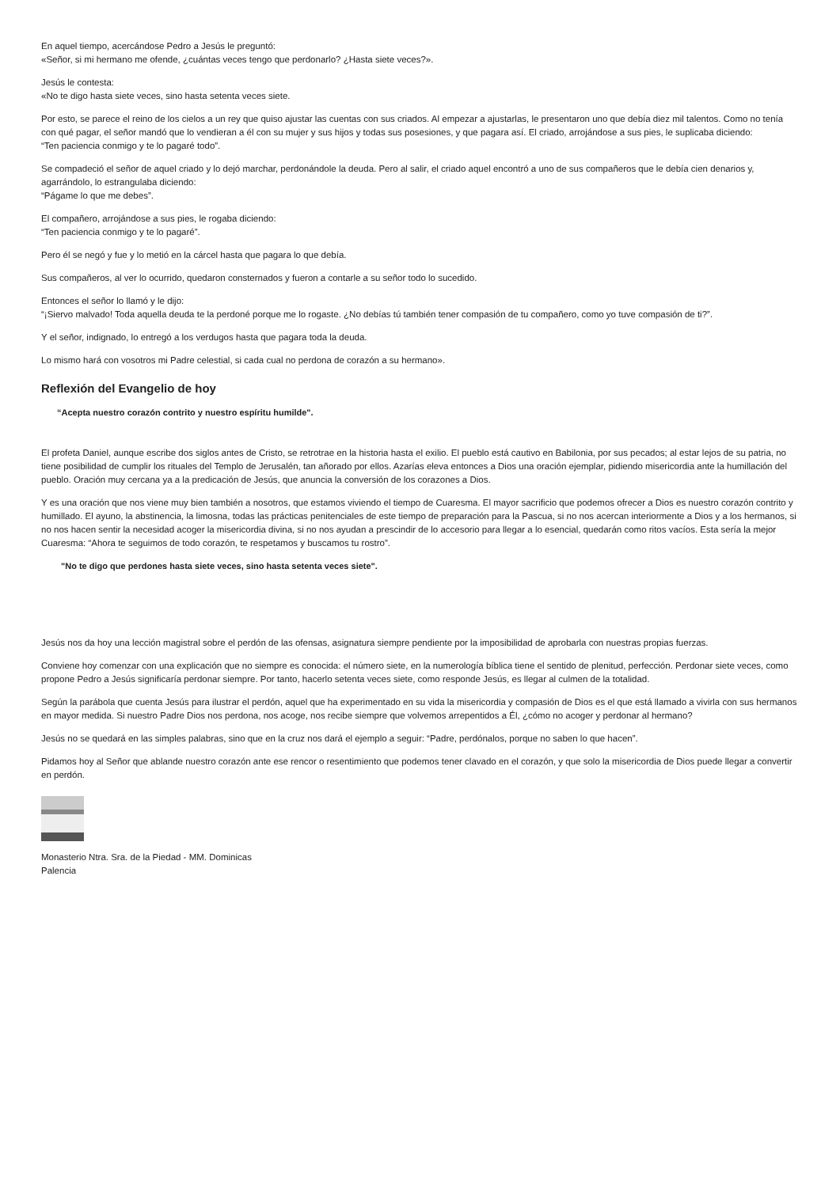En aquel tiempo, acercándose Pedro a Jesús le preguntó:
«Señor, si mi hermano me ofende, ¿cuántas veces tengo que perdonarlo? ¿Hasta siete veces?».
Jesús le contesta:
«No te digo hasta siete veces, sino hasta setenta veces siete.
Por esto, se parece el reino de los cielos a un rey que quiso ajustar las cuentas con sus criados. Al empezar a ajustarlas, le presentaron uno que debía diez mil talentos. Como no tenía con qué pagar, el señor mandó que lo vendieran a él con su mujer y sus hijos y todas sus posesiones, y que pagara así. El criado, arrojándose a sus pies, le suplicaba diciendo:
“Ten paciencia conmigo y te lo pagaré todo”.
Se compadeció el señor de aquel criado y lo dejó marchar, perdonándole la deuda. Pero al salir, el criado aquel encontró a uno de sus compañeros que le debía cien denarios y, agarrándolo, lo estrangulaba diciendo:
“Págame lo que me debes”.
El compañero, arrojándose a sus pies, le rogaba diciendo:
“Ten paciencia conmigo y te lo pagaré”.
Pero él se negó y fue y lo metió en la cárcel hasta que pagara lo que debía.
Sus compañeros, al ver lo ocurrido, quedaron consternados y fueron a contarle a su señor todo lo sucedido.
Entonces el señor lo llamó y le dijo:
“¡Siervo malvado! Toda aquella deuda te la perdoné porque me lo rogaste. ¿No debías tú también tener compasión de tu compañero, como yo tuve compasión de ti?”.
Y el señor, indignado, lo entregó a los verdugos hasta que pagara toda la deuda.
Lo mismo hará con vosotros mi Padre celestial, si cada cual no perdona de corazón a su hermano».
Reflexión del Evangelio de hoy
“Acepta nuestro corazón contrito y nuestro espíritu humilde".
El profeta Daniel, aunque escribe dos siglos antes de Cristo, se retrotrae en la historia hasta el exilio. El pueblo está cautivo en Babilonia, por sus pecados; al estar lejos de su patria, no tiene posibilidad de cumplir los rituales del Templo de Jerusalén, tan añorado por ellos. Azarías eleva entonces a Dios una oración ejemplar, pidiendo misericordia ante la humillación del pueblo. Oración muy cercana ya a la predicación de Jesús, que anuncia la conversión de los corazones a Dios.
Y es una oración que nos viene muy bien también a nosotros, que estamos viviendo el tiempo de Cuaresma. El mayor sacrificio que podemos ofrecer a Dios es nuestro corazón contrito y humillado. El ayuno, la abstinencia, la limosna, todas las prácticas penitenciales de este tiempo de preparación para la Pascua, si no nos acercan interiormente a Dios y a los hermanos, si no nos hacen sentir la necesidad acoger la misericordia divina, si no nos ayudan a prescindir de lo accesorio para llegar a lo esencial, quedarán como ritos vacíos. Esta sería la mejor Cuaresma: “Ahora te seguimos de todo corazón, te respetamos y buscamos tu rostro”.
"No te digo que perdones hasta siete veces, sino hasta setenta veces siete".
Jesús nos da hoy una lección magistral sobre el perdón de las ofensas, asignatura siempre pendiente por la imposibilidad de aprobarla con nuestras propias fuerzas.
Conviene hoy comenzar con una explicación que no siempre es conocida: el número siete, en la numerología bíblica tiene el sentido de plenitud, perfección. Perdonar siete veces, como propone Pedro a Jesús significaría perdonar siempre. Por tanto, hacerlo setenta veces siete, como responde Jesús, es llegar al culmen de la totalidad.
Según la parábola que cuenta Jesús para ilustrar el perdón, aquel que ha experimentado en su vida la misericordia y compasión de Dios es el que está llamado a vivirla con sus hermanos en mayor medida. Si nuestro Padre Dios nos perdona, nos acoge, nos recibe siempre que volvemos arrepentidos a Él, ¿cómo no acoger y perdonar al hermano?
Jesús no se quedará en las simples palabras, sino que en la cruz nos dará el ejemplo a seguir: “Padre, perdónalos, porque no saben lo que hacen”.
Pidamos hoy al Señor que ablande nuestro corazón ante ese rencor o resentimiento que podemos tener clavado en el corazón, y que solo la misericordia de Dios puede llegar a convertir en perdón.
Monasterio Ntra. Sra. de la Piedad - MM. Dominicas
Palencia